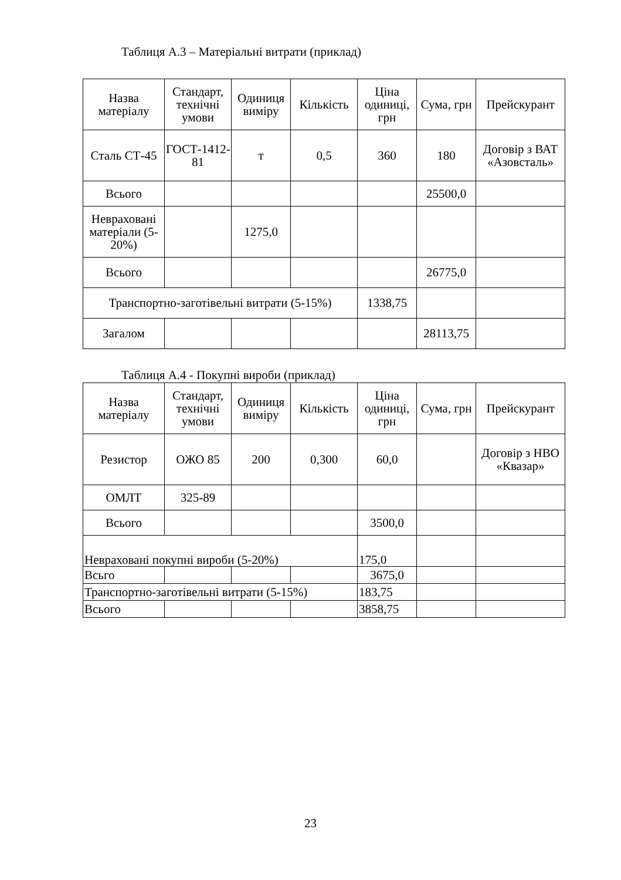Таблиця А.3 – Матеріальні витрати (приклад)
| Назва матеріалу | Стандарт, технічні умови | Одиниця виміру | Кількість | Ціна одиниці, грн | Сума, грн | Прейскурант |
| --- | --- | --- | --- | --- | --- | --- |
| Сталь СТ-45 | ГОСТ-1412-81 | т | 0,5 | 360 | 180 | Договір з ВАТ «Азовсталь» |
| Всього | | | | | 25500,0 | |
| Невраховані матеріали (5-20%) | | 1275,0 | | | | |
| Всього | | | | | 26775,0 | |
| Транспортно-заготівельні витрати (5-15%) | | | | 1338,75 | | |
| Загалом | | | | | 28113,75 | |
Таблиця А.4 - Покупні вироби (приклад)
| Назва матеріалу | Стандарт, технічні умови | Одиниця виміру | Кількість | Ціна одиниці, грн | Сума, грн | Прейскурант |
| --- | --- | --- | --- | --- | --- | --- |
| Резистор | ОЖО 85 | 200 | 0,300 | 60,0 | | Договір з НВО «Квазар» |
| ОМЛТ | 325-89 | | | | | |
| Всього | | | | 3500,0 | | |
| Невраховані покупні вироби (5-20%) | | | | 175,0 | | |
| Всьго | | | | 3675,0 | | |
| Транспортно-заготівельні витрати (5-15%) | | | | 183,75 | | |
| Всього | | | | 3858,75 | | |
23